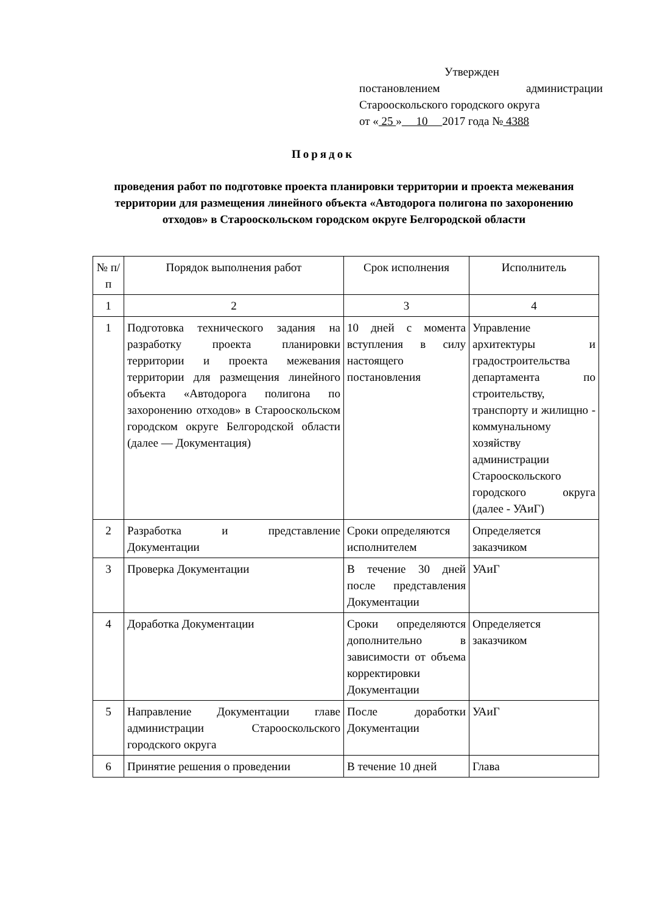Утвержден
постановлением администрации Старооскольского городского округа
от « 25 » 10 2017 года № 4388
Порядок
проведения работ по подготовке проекта планировки территории и проекта межевания территории для размещения линейного объекта «Автодорога полигона по захоронению отходов» в Старооскольском городском округе Белгородской области
| № п/п | Порядок выполнения работ | Срок исполнения | Исполнитель |
| 1 | 2 | 3 | 4 |
| 1 | Подготовка технического задания на разработку проекта планировки территории и проекта межевания территории для размещения линейного объекта «Автодорога полигона по захоронению отходов» в Старооскольском городском округе Белгородской области (далее — Документация) | 10 дней с момента вступления в силу настоящего постановления | Управление архитектуры и градостроительства департамента по строительству, транспорту и жилищно - коммунальному хозяйству администрации Старооскольского городского округа (далее - УАиГ) |
| 2 | Разработка и представление Документации | Сроки определяются исполнителем | Определяется заказчиком |
| 3 | Проверка Документации | В течение 30 дней после представления Документации | УАиГ |
| 4 | Доработка Документации | Сроки определяются дополнительно в зависимости от объема корректировки Документации | Определяется заказчиком |
| 5 | Направление Документации главе администрации Старооскольского городского округа | После доработки Документации | УАиГ |
| 6 | Принятие решения о проведении | В течение 10 дней | Глава |